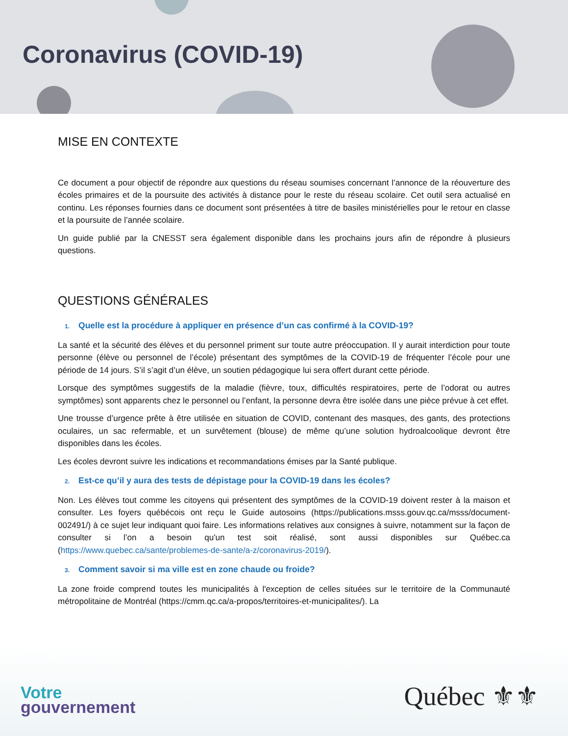Coronavirus (COVID-19)
MISE EN CONTEXTE
Ce document a pour objectif de répondre aux questions du réseau soumises concernant l’annonce de la réouverture des écoles primaires et de la poursuite des activités à distance pour le reste du réseau scolaire. Cet outil sera actualisé en continu. Les réponses fournies dans ce document sont présentées à titre de basiles ministérielles pour le retour en classe et la poursuite de l’année scolaire.
Un guide publié par la CNESST sera également disponible dans les prochains jours afin de répondre à plusieurs questions.
QUESTIONS GÉNÉRALES
1. Quelle est la procédure à appliquer en présence d’un cas confirmé à la COVID-19?
La santé et la sécurité des élèves et du personnel priment sur toute autre préoccupation. Il y aurait interdiction pour toute personne (élève ou personnel de l’école) présentant des symptômes de la COVID-19 de fréquenter l’école pour une période de 14 jours. S’il s’agit d’un élève, un soutien pédagogique lui sera offert durant cette période.
Lorsque des symptômes suggestifs de la maladie (fièvre, toux, difficultés respiratoires, perte de l’odorat ou autres symptômes) sont apparents chez le personnel ou l’enfant, la personne devra être isolée dans une pièce prévue à cet effet.
Une trousse d’urgence prête à être utilisée en situation de COVID, contenant des masques, des gants, des protections oculaires, un sac refermable, et un survêtement (blouse) de même qu’une solution hydroalcoolique devront être disponibles dans les écoles.
Les écoles devront suivre les indications et recommandations émises par la Santé publique.
2. Est-ce qu’il y aura des tests de dépistage pour la COVID-19 dans les écoles?
Non. Les élèves tout comme les citoyens qui présentent des symptômes de la COVID-19 doivent rester à la maison et consulter. Les foyers québécois ont reçu le Guide autosoins (https://publications.msss.gouv.qc.ca/msss/document-002491/) à ce sujet leur indiquant quoi faire. Les informations relatives aux consignes à suivre, notamment sur la façon de consulter si l’on a besoin qu'un test soit réalisé, sont aussi disponibles sur Québec.ca (https://www.quebec.ca/sante/problemes-de-sante/a-z/coronavirus-2019/).
3. Comment savoir si ma ville est en zone chaude ou froide?
La zone froide comprend toutes les municipalités à l'exception de celles situées sur le territoire de la Communauté métropolitaine de Montréal (https://cmm.qc.ca/a-propos/territoires-et-municipalites/). La
Votre
gouvernement
Québec ⚜⚜